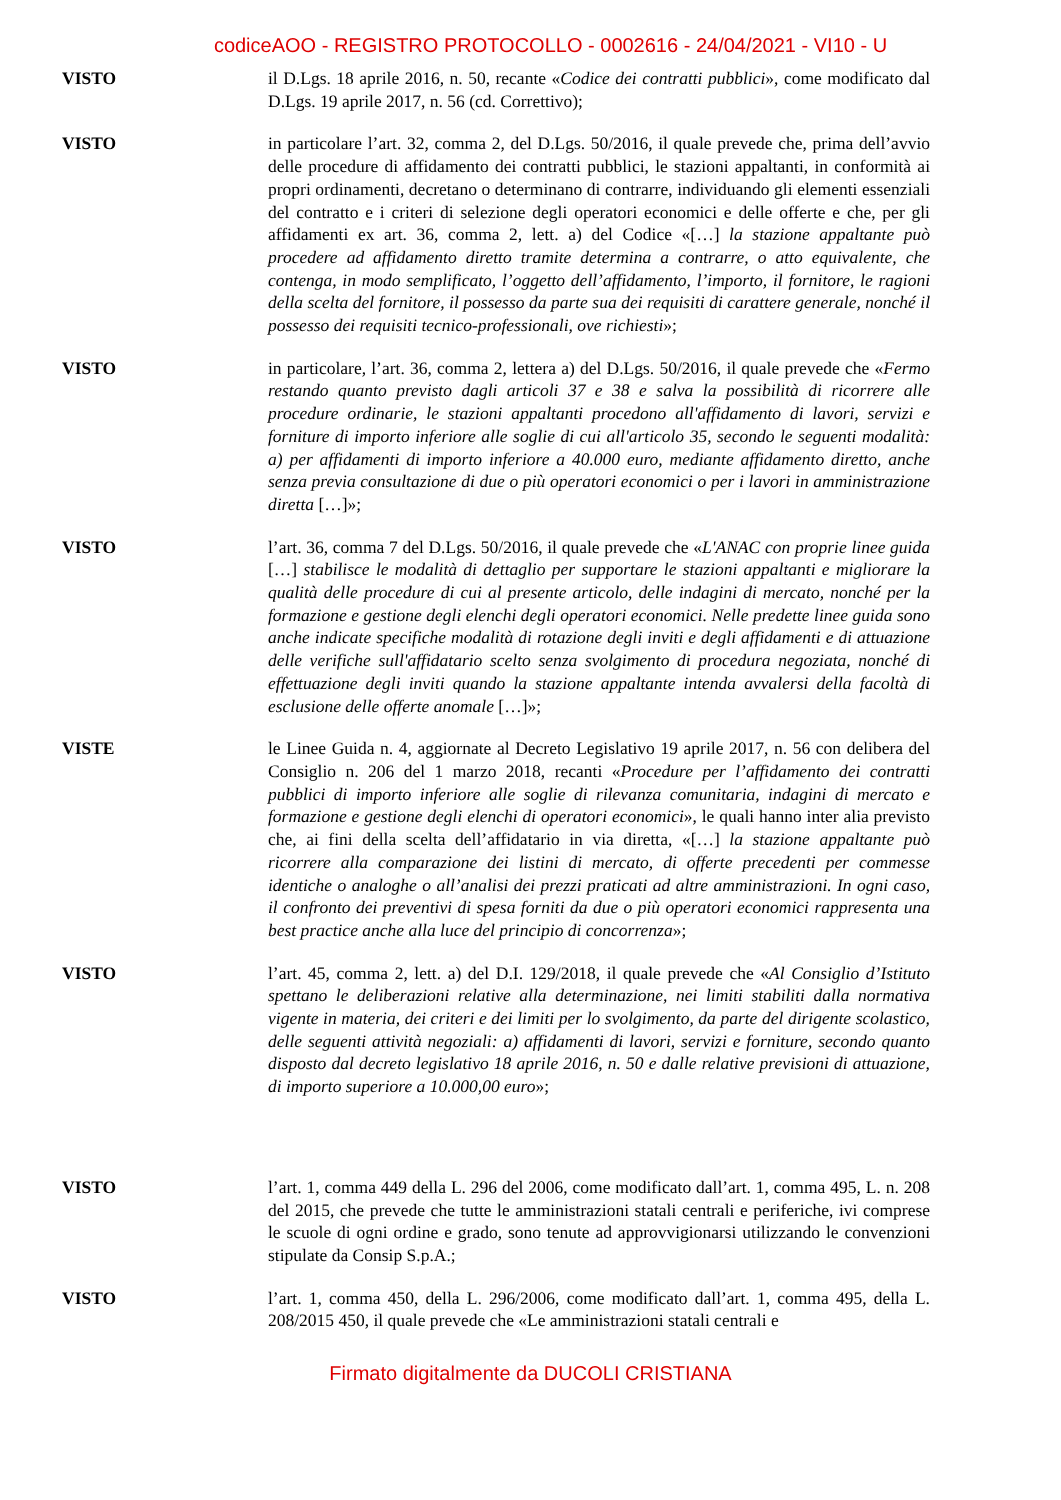codiceAOO - REGISTRO PROTOCOLLO - 0002616 - 24/04/2021 - VI10 - U
VISTO il D.Lgs. 18 aprile 2016, n. 50, recante «Codice dei contratti pubblici», come modificato dal D.Lgs. 19 aprile 2017, n. 56 (cd. Correttivo);
VISTO in particolare l’art. 32, comma 2, del D.Lgs. 50/2016, il quale prevede che, prima dell’avvio delle procedure di affidamento dei contratti pubblici, le stazioni appaltanti, in conformità ai propri ordinamenti, decretano o determinano di contrarre, individuando gli elementi essenziali del contratto e i criteri di selezione degli operatori economici e delle offerte e che, per gli affidamenti ex art. 36, comma 2, lett. a) del Codice «[…] la stazione appaltante può procedere ad affidamento diretto tramite determina a contrarre, o atto equivalente, che contenga, in modo semplificato, l’oggetto dell’affidamento, l’importo, il fornitore, le ragioni della scelta del fornitore, il possesso da parte sua dei requisiti di carattere generale, nonché il possesso dei requisiti tecnico-professionali, ove richiesti»;
VISTO in particolare, l’art. 36, comma 2, lettera a) del D.Lgs. 50/2016, il quale prevede che «Fermo restando quanto previsto dagli articoli 37 e 38 e salva la possibilità di ricorrere alle procedure ordinarie, le stazioni appaltanti procedono all'affidamento di lavori, servizi e forniture di importo inferiore alle soglie di cui all'articolo 35, secondo le seguenti modalità: a) per affidamenti di importo inferiore a 40.000 euro, mediante affidamento diretto, anche senza previa consultazione di due o più operatori economici o per i lavori in amministrazione diretta […]»;
VISTO l’art. 36, comma 7 del D.Lgs. 50/2016, il quale prevede che «L'ANAC con proprie linee guida […] stabilisce le modalità di dettaglio per supportare le stazioni appaltanti e migliorare la qualità delle procedure di cui al presente articolo, delle indagini di mercato, nonché per la formazione e gestione degli elenchi degli operatori economici. Nelle predette linee guida sono anche indicate specifiche modalità di rotazione degli inviti e degli affidamenti e di attuazione delle verifiche sull'affidatario scelto senza svolgimento di procedura negoziata, nonché di effettuazione degli inviti quando la stazione appaltante intenda avvalersi della facoltà di esclusione delle offerte anomale […]»;
VISTE le Linee Guida n. 4, aggiornate al Decreto Legislativo 19 aprile 2017, n. 56 con delibera del Consiglio n. 206 del 1 marzo 2018, recanti «Procedure per l’affidamento dei contratti pubblici di importo inferiore alle soglie di rilevanza comunitaria, indagini di mercato e formazione e gestione degli elenchi di operatori economici», le quali hanno inter alia previsto che, ai fini della scelta dell’affidatario in via diretta, «[…] la stazione appaltante può ricorrere alla comparazione dei listini di mercato, di offerte precedenti per commesse identiche o analoghe o all’analisi dei prezzi praticati ad altre amministrazioni. In ogni caso, il confronto dei preventivi di spesa forniti da due o più operatori economici rappresenta una best practice anche alla luce del principio di concorrenza»;
VISTO l’art. 45, comma 2, lett. a) del D.I. 129/2018, il quale prevede che «Al Consiglio d’Istituto spettano le deliberazioni relative alla determinazione, nei limiti stabiliti dalla normativa vigente in materia, dei criteri e dei limiti per lo svolgimento, da parte del dirigente scolastico, delle seguenti attività negoziali: a) affidamenti di lavori, servizi e forniture, secondo quanto disposto dal decreto legislativo 18 aprile 2016, n. 50 e dalle relative previsioni di attuazione, di importo superiore a 10.000,00 euro»;
VISTO l’art. 1, comma 449 della L. 296 del 2006, come modificato dall’art. 1, comma 495, L. n. 208 del 2015, che prevede che tutte le amministrazioni statali centrali e periferiche, ivi comprese le scuole di ogni ordine e grado, sono tenute ad approvvigionarsi utilizzando le convenzioni stipulate da Consip S.p.A.;
VISTO l’art. 1, comma 450, della L. 296/2006, come modificato dall’art. 1, comma 495, della L. 208/2015 450, il quale prevede che «Le amministrazioni statali centrali e
Firmato digitalmente da DUCOLI CRISTIANA